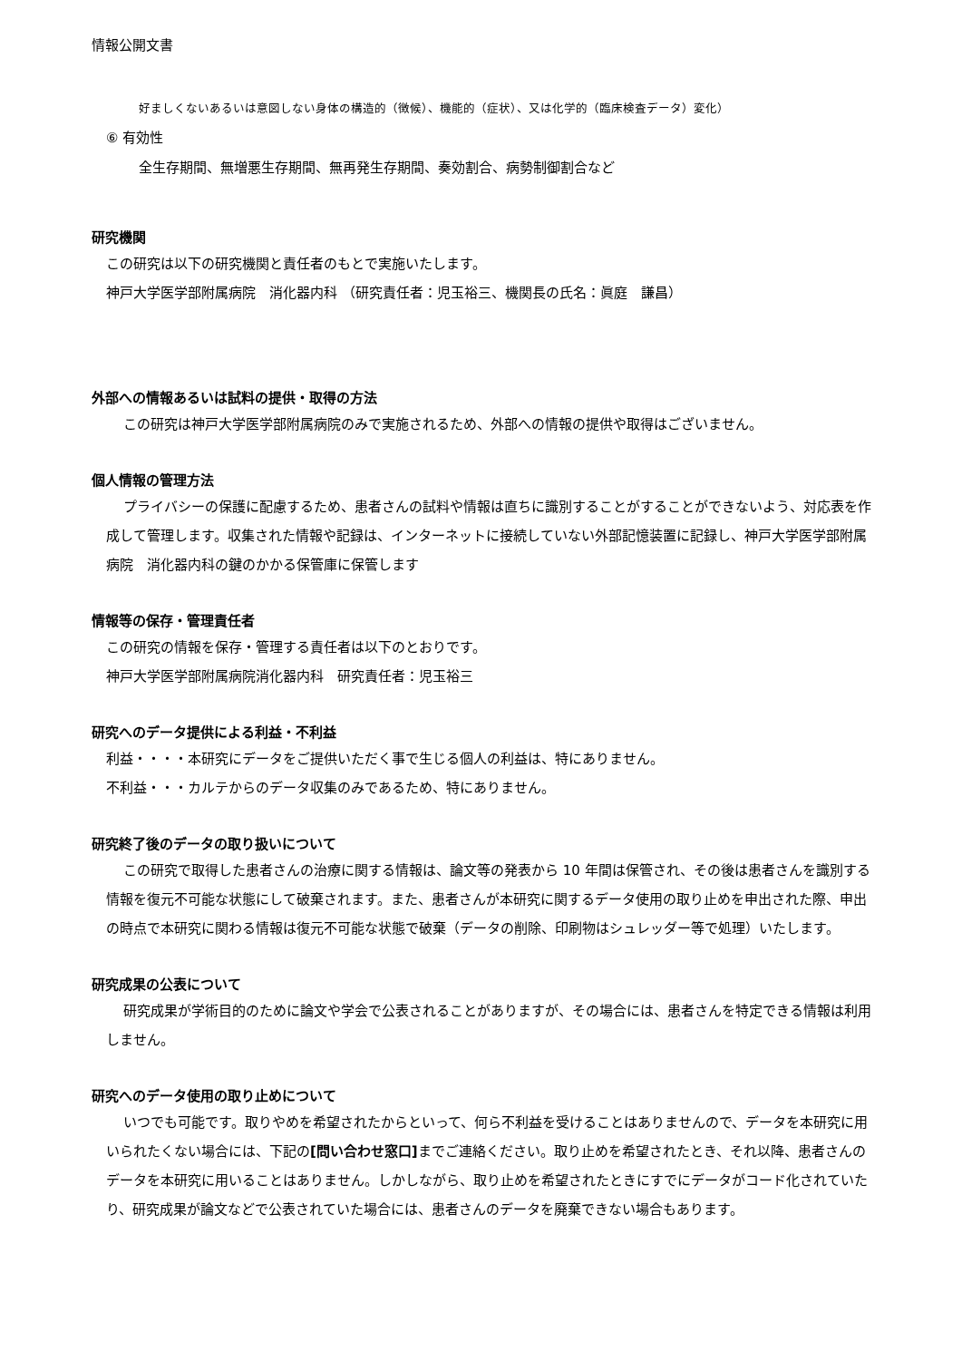情報公開文書
好ましくないあるいは意図しない身体の構造的（徴候）、機能的（症状）、又は化学的（臨床検査データ）変化）
⑥ 有効性
全生存期間、無増悪生存期間、無再発生存期間、奏効割合、病勢制御割合など
研究機関
この研究は以下の研究機関と責任者のもとで実施いたします。
神戸大学医学部附属病院　消化器内科 （研究責任者：児玉裕三、機関長の氏名：眞庭　謙昌）
外部への情報あるいは試料の提供・取得の方法
この研究は神戸大学医学部附属病院のみで実施されるため、外部への情報の提供や取得はございません。
個人情報の管理方法
プライバシーの保護に配慮するため、患者さんの試料や情報は直ちに識別することがすることができないよう、対応表を作成して管理します。収集された情報や記録は、インターネットに接続していない外部記憶装置に記録し、神戸大学医学部附属病院　消化器内科の鍵のかかる保管庫に保管します
情報等の保存・管理責任者
この研究の情報を保存・管理する責任者は以下のとおりです。
神戸大学医学部附属病院消化器内科　研究責任者：児玉裕三
研究へのデータ提供による利益・不利益
利益・・・・本研究にデータをご提供いただく事で生じる個人の利益は、特にありません。
不利益・・・カルテからのデータ収集のみであるため、特にありません。
研究終了後のデータの取り扱いについて
この研究で取得した患者さんの治療に関する情報は、論文等の発表から 10 年間は保管され、その後は患者さんを識別する情報を復元不可能な状態にして破棄されます。また、患者さんが本研究に関するデータ使用の取り止めを申出された際、申出の時点で本研究に関わる情報は復元不可能な状態で破棄（データの削除、印刷物はシュレッダー等で処理）いたします。
研究成果の公表について
研究成果が学術目的のために論文や学会で公表されることがありますが、その場合には、患者さんを特定できる情報は利用しません。
研究へのデータ使用の取り止めについて
いつでも可能です。取りやめを希望されたからといって、何ら不利益を受けることはありませんので、データを本研究に用いられたくない場合には、下記の[問い合わせ窓口] までご連絡ください。取り止めを希望されたとき、それ以降、患者さんのデータを本研究に用いることはありません。しかしながら、取り止めを希望されたときにすでにデータがコード化されていたり、研究成果が論文などで公表されていた場合には、患者さんのデータを廃棄できない場合もあります。